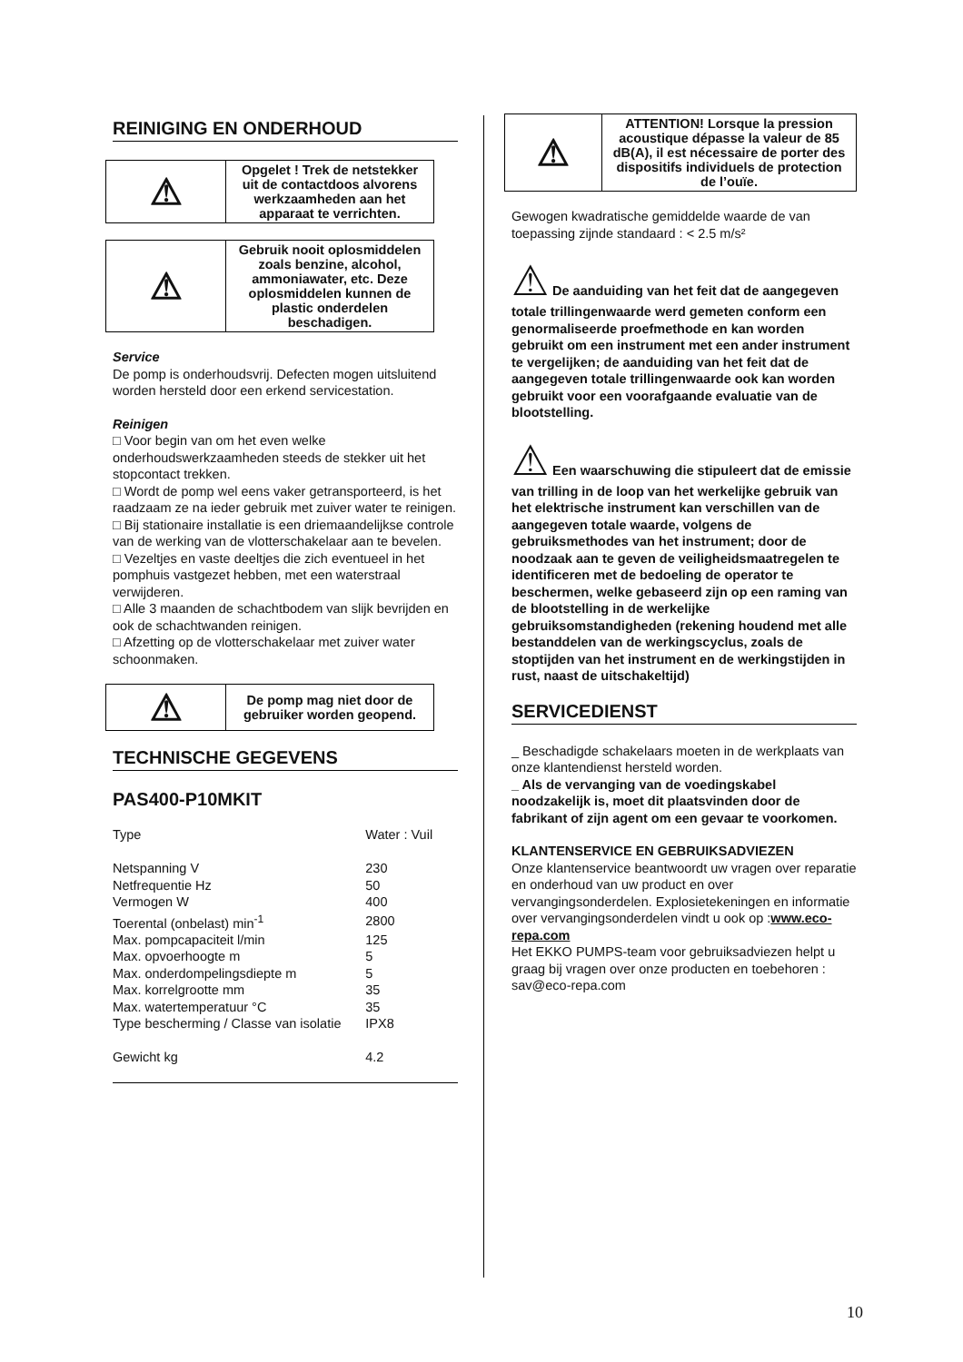REINIGING EN ONDERHOUD
| ⚠ | Opgelet ! Trek de netstekker uit de contactdoos alvorens werkzaamheden aan het apparaat te verrichten. |
| ⚠ | Gebruik nooit oplosmiddelen zoals benzine, alcohol, ammoniawater, etc. Deze oplosmiddelen kunnen de plastic onderdelen beschadigen. |
Service
De pomp is onderhoudsvrij. Defecten mogen uitsluitend worden hersteld door een erkend servicestation.
Reinigen
□ Voor begin van om het even welke onderhoudswerkzaamheden steeds de stekker uit het stopcontact trekken.
□ Wordt de pomp wel eens vaker getransporteerd, is het raadzaam ze na ieder gebruik met zuiver water te reinigen.
□ Bij stationaire installatie is een driemaandelijkse controle van de werking van de vlotterschakelaar aan te bevelen.
□ Vezeltjes en vaste deeltjes die zich eventueel in het pomphuis vastgezet hebben, met een waterstraal verwijderen.
□ Alle 3 maanden de schachtbodem van slijk bevrijden en ook de schachtwanden reinigen.
□ Afzetting op de vlotterschakelaar met zuiver water schoonmaken.
| ⚠ | De pomp mag niet door de gebruiker worden geopend. |
TECHNISCHE GEGEVENS
PAS400-P10MKIT
| Type | Water : Vuil |
| Netspanning V | 230 |
| Netfrequentie Hz | 50 |
| Vermogen W | 400 |
| Toerental (onbelast) min<sup>-1</sup> | 2800 |
| Max. pompcapaciteit l/min | 125 |
| Max. opvoerhoogte m | 5 |
| Max. onderdompelingsdiepte m | 5 |
| Max. korrelgrootte mm | 35 |
| Max. watertemperatuur °C | 35 |
| Type bescherming / Classe van isolatie | IPX8 |
| Gewicht kg | 4.2 |
| ⚠ | ATTENTION! Lorsque la pression acoustique dépasse la valeur de 85 dB(A), il est nécessaire de porter des dispositifs individuels de protection de l’ouïe. |
Gewogen kwadratische gemiddelde waarde de van toepassing zijnde standaard : < 2.5 m/s²
⚠ De aanduiding van het feit dat de aangegeven totale trillingenwaarde werd gemeten conform een genormaliseerde proefmethode en kan worden gebruikt om een instrument met een ander instrument te vergelijken; de aanduiding van het feit dat de aangegeven totale trillingenwaarde ook kan worden gebruikt voor een voorafgaande evaluatie van de blootstelling.
⚠ Een waarschuwing die stipuleert dat de emissie van trilling in de loop van het werkelijke gebruik van het elektrische instrument kan verschillen van de aangegeven totale waarde, volgens de gebruiksmethodes van het instrument; door de noodzaak aan te geven de veiligheidsmaatregelen te identificeren met de bedoeling de operator te beschermen, welke gebaseerd zijn op een raming van de blootstelling in de werkelijke gebruiksomstandigheden (rekening houdend met alle bestanddelen van de werkingscyclus, zoals de stoptijden van het instrument en de werkingstijden in rust, naast de uitschakeltijd)
SERVICEDIENST
_ Beschadigde schakelaars moeten in de werkplaats van onze klantendienst hersteld worden.
_ Als de vervanging van de voedingskabel noodzakelijk is, moet dit plaatsvinden door de fabrikant of zijn agent om een gevaar te voorkomen.
KLANTENSERVICE EN GEBRUIKSADVIEZEN
Onze klantenservice beantwoordt uw vragen over reparatie en onderhoud van uw product en over vervangingsonderdelen. Explosietekeningen en informatie over vervangingsonderdelen vindt u ook op :www.eco-repa.com
Het EKKO PUMPS-team voor gebruiksadviezen helpt u graag bij vragen over onze producten en toebehoren : sav@eco-repa.com
10